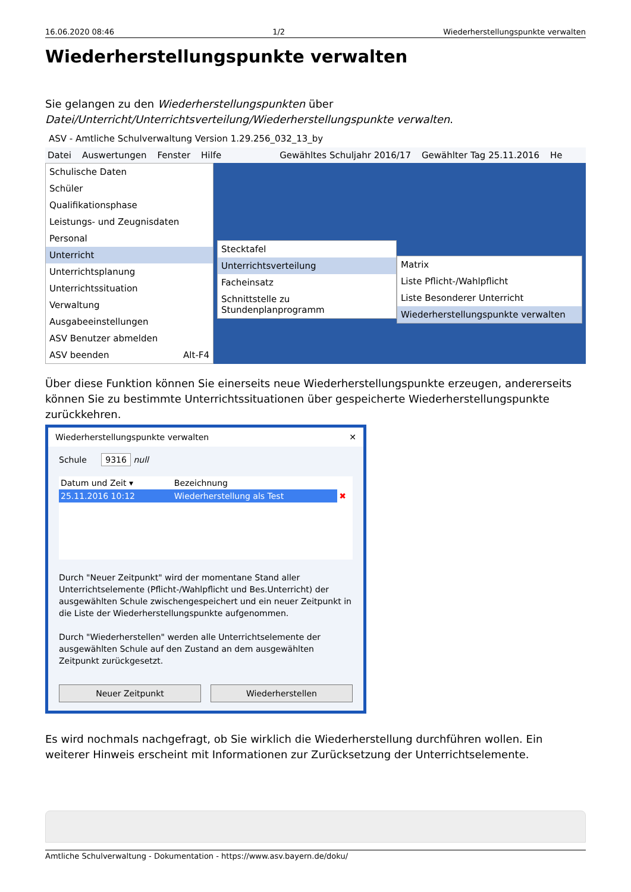16.06.2020 08:46 1/2 Wiederherstellungspunkte verwalten
Wiederherstellungspunkte verwalten
Sie gelangen zu den Wiederherstellungspunkten über Datei/Unterricht/Unterrichtsverteilung/Wiederherstellungspunkte verwalten.
ASV - Amtliche Schulverwaltung Version 1.29.256_032_13_by
Datei Auswertungen Fenster Hilfe Gewähltes Schuljahr 2016/17 Gewählter Tag 25.11.2016 He
Schulische Daten
Schüler
Qualifikationsphase
Leistungs- und Zeugnisdaten
Personal
Unterricht
Unterrichtsplanung
Unterrichtssituation
Verwaltung
Ausgabeeinstellungen
ASV Benutzer abmelden
ASV beenden Alt-F4
Stecktafel
Unterrichtsverteilung
Facheinsatz
Schnittstelle zu Stundenplanprogramm
Matrix
Liste Pflicht-/Wahlpflicht
Liste Besonderer Unterricht
Wiederherstellungspunkte verwalten
Über diese Funktion können Sie einerseits neue Wiederherstellungspunkte erzeugen, andererseits können Sie zu bestimmte Unterrichtssituationen über gespeicherte Wiederherstellungspunkte zurückkehren.
Wiederherstellungspunkte verwalten ✕
Schule 9316 null
| Datum und Zeit ▾ | Bezeichnung | |
| --- | --- | --- |
| 25.11.2016 10:12 | Wiederherstellung als Test | ✖ |
Durch "Neuer Zeitpunkt" wird der momentane Stand aller Unterrichtselemente (Pflicht-/Wahlpflicht und Bes.Unterricht) der ausgewählten Schule zwischengespeichert und ein neuer Zeitpunkt in die Liste der Wiederherstellungspunkte aufgenommen.
Durch "Wiederherstellen" werden alle Unterrichtselemente der ausgewählten Schule auf den Zustand an dem ausgewählten Zeitpunkt zurückgesetzt.
Neuer Zeitpunkt Wiederherstellen
Es wird nochmals nachgefragt, ob Sie wirklich die Wiederherstellung durchführen wollen. Ein weiterer Hinweis erscheint mit Informationen zur Zurücksetzung der Unterrichtselemente.
Amtliche Schulverwaltung - Dokumentation - https://www.asv.bayern.de/doku/